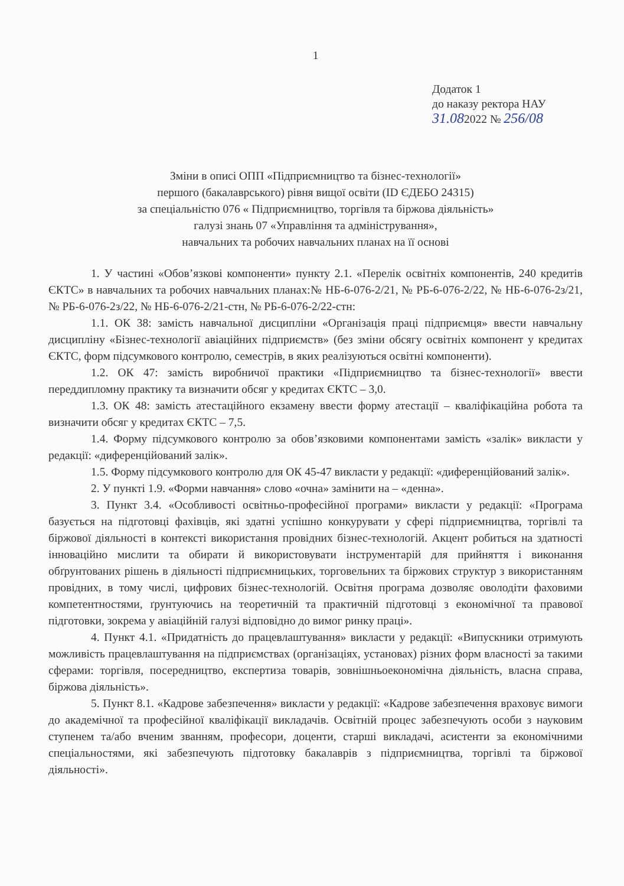1
Додаток 1
до наказу ректора НАУ
31.082022 № 256/08
Зміни в описі ОПП «Підприємництво та бізнес-технології»
першого (бакалаврського) рівня вищої освіти (ID ЄДЕБО 24315)
за спеціальністю 076 « Підприємництво, торгівля та біржова діяльність»
галузі знань 07 «Управління та адміністрування»,
навчальних та робочих навчальних планах на її основі
1. У частині «Обов’язкові компоненти» пункту 2.1. «Перелік освітніх компонентів, 240 кредитів ЄКТС» в навчальних та робочих навчальних планах:№ НБ-6-076-2/21, № РБ-6-076-2/22, № НБ-6-076-2з/21, № РБ-6-076-2з/22, № НБ-6-076-2/21-стн, № РБ-6-076-2/22-стн:
1.1. ОК 38: замість навчальної дисципліни «Організація праці підприємця» ввести навчальну дисципліну «Бізнес-технології авіаційних підприємств» (без зміни обсягу освітніх компонент у кредитах ЄКТС, форм підсумкового контролю, семестрів, в яких реалізуються освітні компоненти).
1.2. ОК 47: замість виробничої практики «Підприємництво та бізнес-технології» ввести переддипломну практику та визначити обсяг у кредитах ЄКТС – 3,0.
1.3. ОК 48: замість атестаційного екзамену ввести форму атестації – кваліфікаційна робота та визначити обсяг у кредитах ЄКТС – 7,5.
1.4. Форму підсумкового контролю за обов’язковими компонентами замість «залік» викласти у редакції: «диференційований залік».
1.5. Форму підсумкового контролю для ОК 45-47 викласти у редакції: «диференційований залік».
2. У пункті 1.9. «Форми навчання» слово «очна» замінити на – «денна».
3. Пункт 3.4. «Особливості освітньо-професійної програми» викласти у редакції: «Програма базується на підготовці фахівців, які здатні успішно конкурувати у сфері підприємництва, торгівлі та біржової діяльності в контексті використання провідних бізнес-технологій. Акцент робиться на здатності інноваційно мислити та обирати й використовувати інструментарій для прийняття і виконання обґрунтованих рішень в діяльності підприємницьких, торговельних та біржових структур з використанням провідних, в тому числі, цифрових бізнес-технологій. Освітня програма дозволяє оволодіти фаховими компетентностями, ґрунтуючись на теоретичній та практичній підготовці з економічної та правової підготовки, зокрема у авіаційній галузі відповідно до вимог ринку праці».
4. Пункт 4.1. «Придатність до працевлаштування» викласти у редакції: «Випускники отримують можливість працевлаштування на підприємствах (організаціях, установах) різних форм власності за такими сферами: торгівля, посередництво, експертиза товарів, зовнішньоекономічна діяльність, власна справа, біржова діяльність».
5. Пункт 8.1. «Кадрове забезпечення» викласти у редакції: «Кадрове забезпечення враховує вимоги до академічної та професійної кваліфікації викладачів. Освітній процес забезпечують особи з науковим ступенем та/або вченим званням, професори, доценти, старші викладачі, асистенти за економічними спеціальностями, які забезпечують підготовку бакалаврів з підприємництва, торгівлі та біржової діяльності».